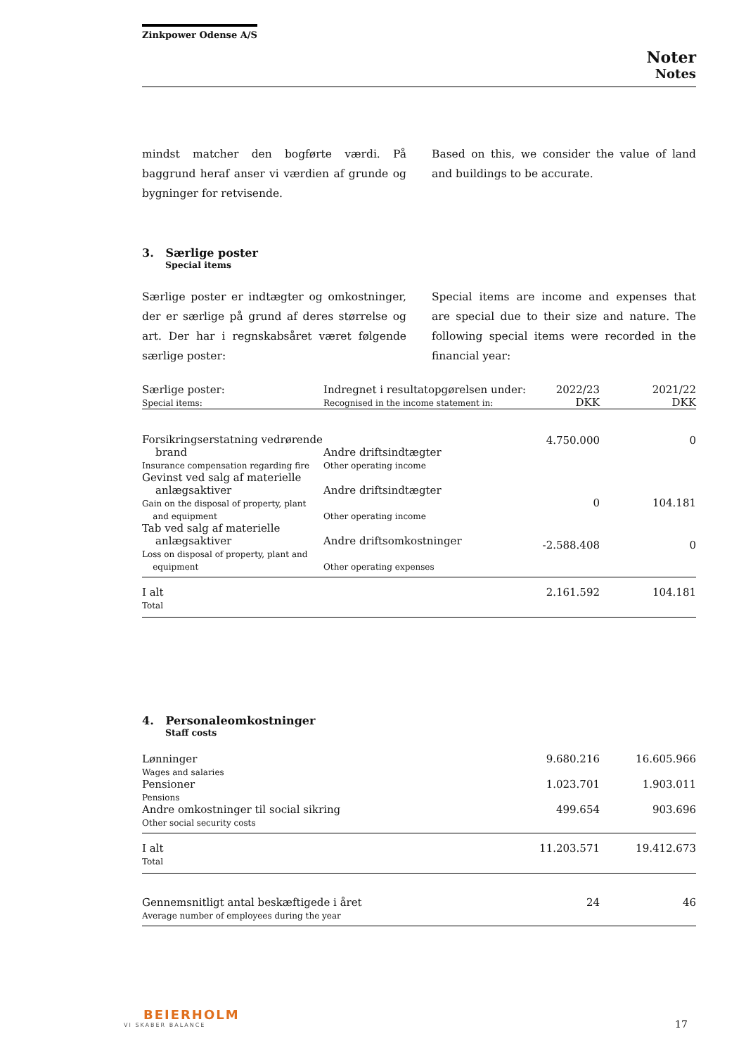Zinkpower Odense A/S
Noter
Notes
mindst matcher den bogførte værdi. På baggrund heraf anser vi værdien af grunde og bygninger for retvisende.
Based on this, we consider the value of land and buildings to be accurate.
3. Særlige poster
Special items
Særlige poster er indtægter og omkostninger, der er særlige på grund af deres størrelse og art. Der har i regnskabsåret været følgende særlige poster:
Special items are income and expenses that are special due to their size and nature. The following special items were recorded in the financial year:
| Særlige poster: Special items: | Indregnet i resultatopgørelsen under: Recognised in the income statement in: | 2022/23 DKK | 2021/22 DKK |
| --- | --- | --- | --- |
| Forsikringserstatning vedrørende brand Insurance compensation regarding fire | Andre driftsindtægter Other operating income | 4.750.000 | 0 |
| Gevinst ved salg af materielle anlægsaktiver Gain on the disposal of property, plant and equipment | Andre driftsindtægter Other operating income | 0 | 104.181 |
| Tab ved salg af materielle anlægsaktiver Loss on disposal of property, plant and equipment | Andre driftsomkostninger Other operating expenses | -2.588.408 | 0 |
| I alt Total | | 2.161.592 | 104.181 |
4. Personaleomkostninger
Staff costs
| Lønninger Wages and salaries | 9.680.216 | 16.605.966 |
| Pensioner Pensions | 1.023.701 | 1.903.011 |
| Andre omkostninger til social sikring Other social security costs | 499.654 | 903.696 |
| I alt Total | 11.203.571 | 19.412.673 |
| Gennemsnitligt antal beskæftigede i året Average number of employees during the year | 24 | 46 |
BEIERHOLM
VI SKABER BALANCE
17